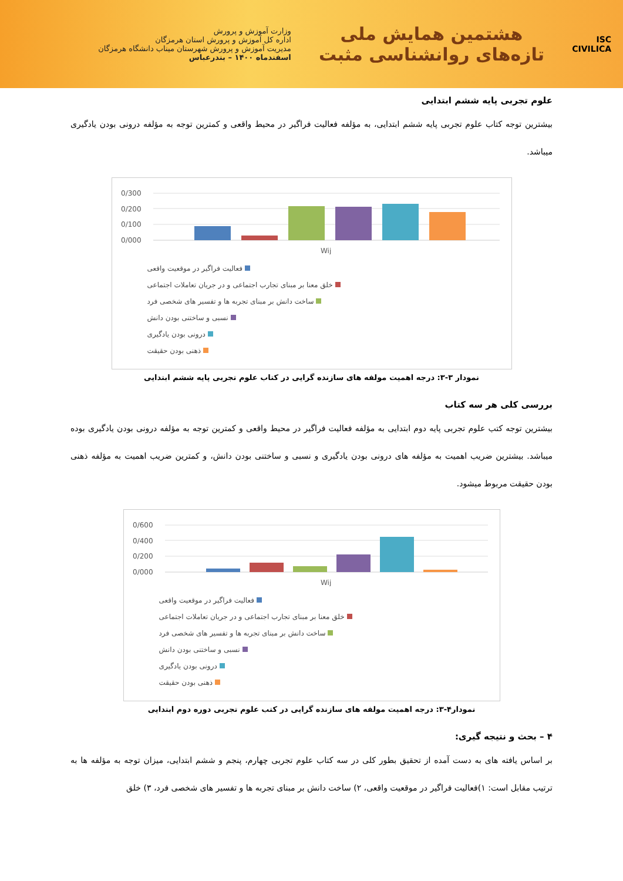ISC
CIVILICA
هشتمین همایش ملی
تازه‌های روانشناسی مثبت
وزارت آموزش و پرورش
اداره کل آموزش و پرورش استان هرمزگان
مدیریت آموزش و پرورش شهرستان میناب دانشگاه هرمزگان
اسفندماه ۱۴۰۰ – بندرعباس
علوم تجربی پایه ششم ابتدایی
بیشترین توجه کتاب علوم تجربی پایه ششم ابتدایی، به مؤلفه فعالیت فراگیر در محیط واقعی و کمترین توجه به مؤلفه درونی بودن یادگیری میباشد.
0/300
0/200
0/100
0/000
Wij
فعالیت فراگیر در موقعیت واقعی
خلق معنا بر مبنای تجارب اجتماعی و در جریان تعاملات اجتماعی
ساخت دانش بر مبنای تجربه ها و تفسیر های شخصی فرد
نسبی و ساختنی بودن دانش
درونی بودن یادگیری
ذهنی بودن حقیقت
نمودار ۳-۳: درجه اهمیت مولفه های سازنده گرایی در کتاب علوم تجربی پایه ششم ابتدایی
بررسی کلی هر سه کتاب
بیشترین توجه کتب علوم تجربی پایه دوم ابتدایی به مؤلفه فعالیت فراگیر در محیط واقعی و کمترین توجه به مؤلفه درونی بودن یادگیری بوده میباشد. بیشترین ضریب اهمیت به مؤلفه های درونی بودن یادگیری و نسبی و ساختنی بودن دانش، و کمترین ضریب اهمیت به مؤلفه ذهنی بودن حقیقت مربوط میشود.
0/600
0/400
0/200
0/000
Wij
فعالیت فراگیر در موقعیت واقعی
خلق معنا بر مبنای تجارب اجتماعی و در جریان تعاملات اجتماعی
ساخت دانش بر مبنای تجربه ها و تفسیر های شخصی فرد
نسبی و ساختنی بودن دانش
درونی بودن یادگیری
ذهنی بودن حقیقت
نمودار۴-۳: درجه اهمیت مولفه های سازنده گرایی در کتب علوم تجربی دوره دوم ابتدایی
۴ – بحث و نتیجه گیری:
بر اساس یافته های به دست آمده از تحقیق بطور کلی در سه کتاب علوم تجربی چهارم، پنجم و ششم ابتدایی، میزان توجه به مؤلفه ها به ترتیب مقابل است: ۱)فعالیت فراگیر در موقعیت واقعی، ۲) ساخت دانش بر مبنای تجربه ها و تفسیر های شخصی فرد، ۳) خلق